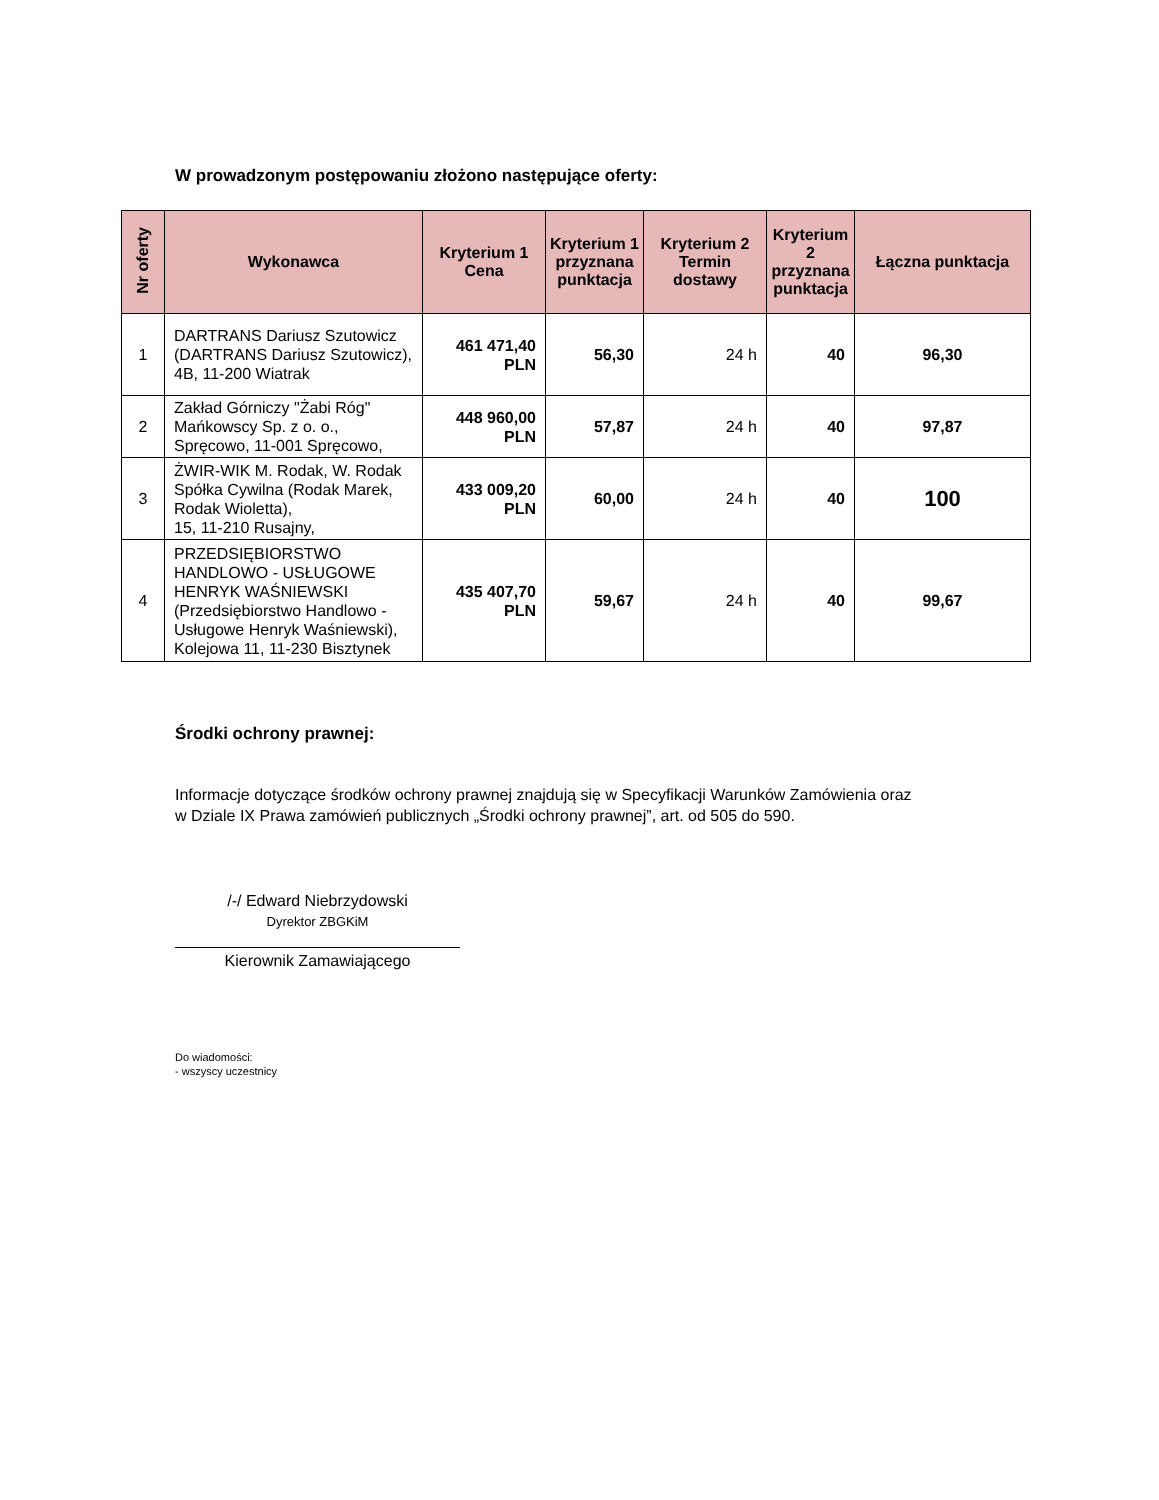W prowadzonym postępowaniu złożono następujące oferty:
| Nr oferty | Wykonawca | Kryterium 1 Cena | Kryterium 1 przyznana punktacja | Kryterium 2 Termin dostawy | Kryterium 2 przyznana punktacja | Łączna punktacja |
| --- | --- | --- | --- | --- | --- | --- |
| 1 | DARTRANS Dariusz Szutowicz (DARTRANS Dariusz Szutowicz), 4B, 11-200 Wiatrak | 461 471,40 PLN | 56,30 | 24 h | 40 | 96,30 |
| 2 | Zakład Górniczy "Żabi Róg" Mańkowscy Sp. z o. o., Spręcowo, 11-001 Spręcowo, | 448 960,00 PLN | 57,87 | 24 h | 40 | 97,87 |
| 3 | ŻWIR-WIK M. Rodak, W. Rodak Spółka Cywilna (Rodak Marek, Rodak Wioletta), 15, 11-210 Rusajny, | 433 009,20 PLN | 60,00 | 24 h | 40 | 100 |
| 4 | PRZEDSIĘBIORSTWO HANDLOWO - USŁUGOWE HENRYK WAŚNIEWSKI (Przedsiębiorstwo Handlowo - Usługowe Henryk Waśniewski), Kolejowa 11, 11-230 Bisztynek | 435 407,70 PLN | 59,67 | 24 h | 40 | 99,67 |
Środki ochrony prawnej:
Informacje dotyczące środków ochrony prawnej znajdują się w Specyfikacji Warunków Zamówienia oraz
w Dziale IX Prawa zamówień publicznych „Środki ochrony prawnej”, art. od 505 do 590.
/-/ Edward Niebrzydowski
Dyrektor ZBGKiM
Kierownik Zamawiającego
Do wiadomości:
- wszyscy uczestnicy